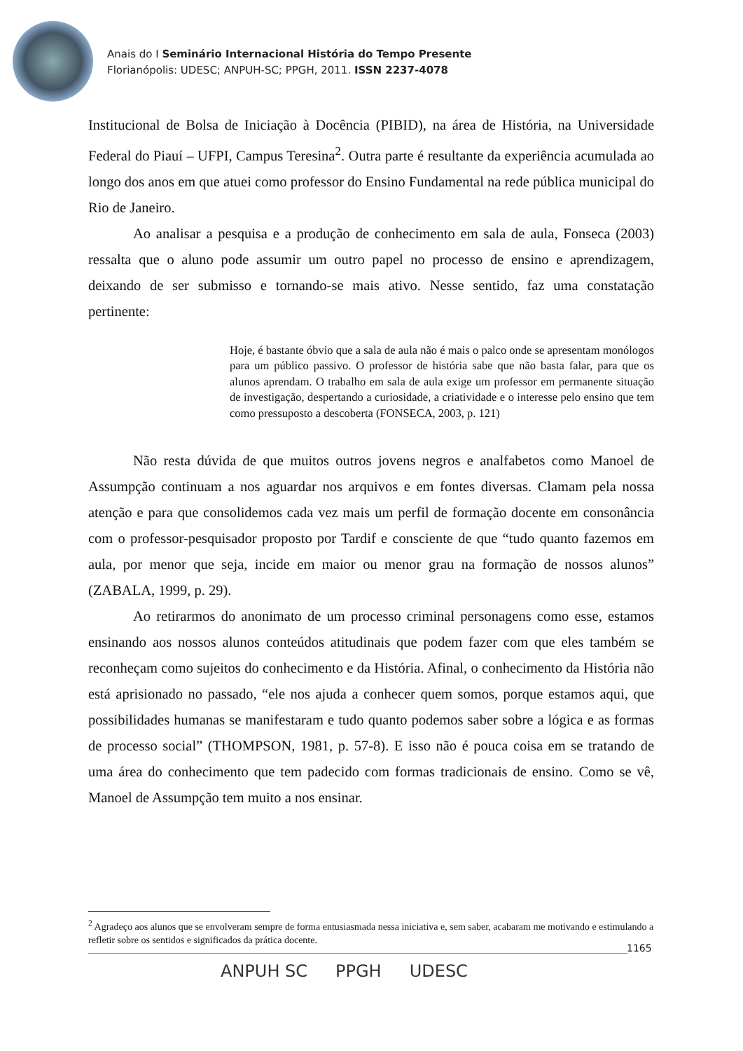Anais do I Seminário Internacional História do Tempo Presente
Florianópolis: UDESC; ANPUH-SC; PPGH, 2011. ISSN 2237-4078
Institucional de Bolsa de Iniciação à Docência (PIBID), na área de História, na Universidade Federal do Piauí – UFPI, Campus Teresina<sup>2</sup>. Outra parte é resultante da experiência acumulada ao longo dos anos em que atuei como professor do Ensino Fundamental na rede pública municipal do Rio de Janeiro.
Ao analisar a pesquisa e a produção de conhecimento em sala de aula, Fonseca (2003) ressalta que o aluno pode assumir um outro papel no processo de ensino e aprendizagem, deixando de ser submisso e tornando-se mais ativo. Nesse sentido, faz uma constatação pertinente:
Hoje, é bastante óbvio que a sala de aula não é mais o palco onde se apresentam monólogos para um público passivo. O professor de história sabe que não basta falar, para que os alunos aprendam. O trabalho em sala de aula exige um professor em permanente situação de investigação, despertando a curiosidade, a criatividade e o interesse pelo ensino que tem como pressuposto a descoberta (FONSECA, 2003, p. 121)
Não resta dúvida de que muitos outros jovens negros e analfabetos como Manoel de Assumpção continuam a nos aguardar nos arquivos e em fontes diversas. Clamam pela nossa atenção e para que consolidemos cada vez mais um perfil de formação docente em consonância com o professor-pesquisador proposto por Tardif e consciente de que “tudo quanto fazemos em aula, por menor que seja, incide em maior ou menor grau na formação de nossos alunos” (ZABALA, 1999, p. 29).
Ao retirarmos do anonimato de um processo criminal personagens como esse, estamos ensinando aos nossos alunos conteúdos atitudinais que podem fazer com que eles também se reconheçam como sujeitos do conhecimento e da História. Afinal, o conhecimento da História não está aprisionado no passado, “ele nos ajuda a conhecer quem somos, porque estamos aqui, que possibilidades humanas se manifestaram e tudo quanto podemos saber sobre a lógica e as formas de processo social” (THOMPSON, 1981, p. 57-8). E isso não é pouca coisa em se tratando de uma área do conhecimento que tem padecido com formas tradicionais de ensino. Como se vê, Manoel de Assumpção tem muito a nos ensinar.
<sup>2</sup> Agradeço aos alunos que se envolveram sempre de forma entusiasmada nessa iniciativa e, sem saber, acabaram me motivando e estimulando a refletir sobre os sentidos e significados da prática docente.
1165
ANPUH SC PPGH UDESC